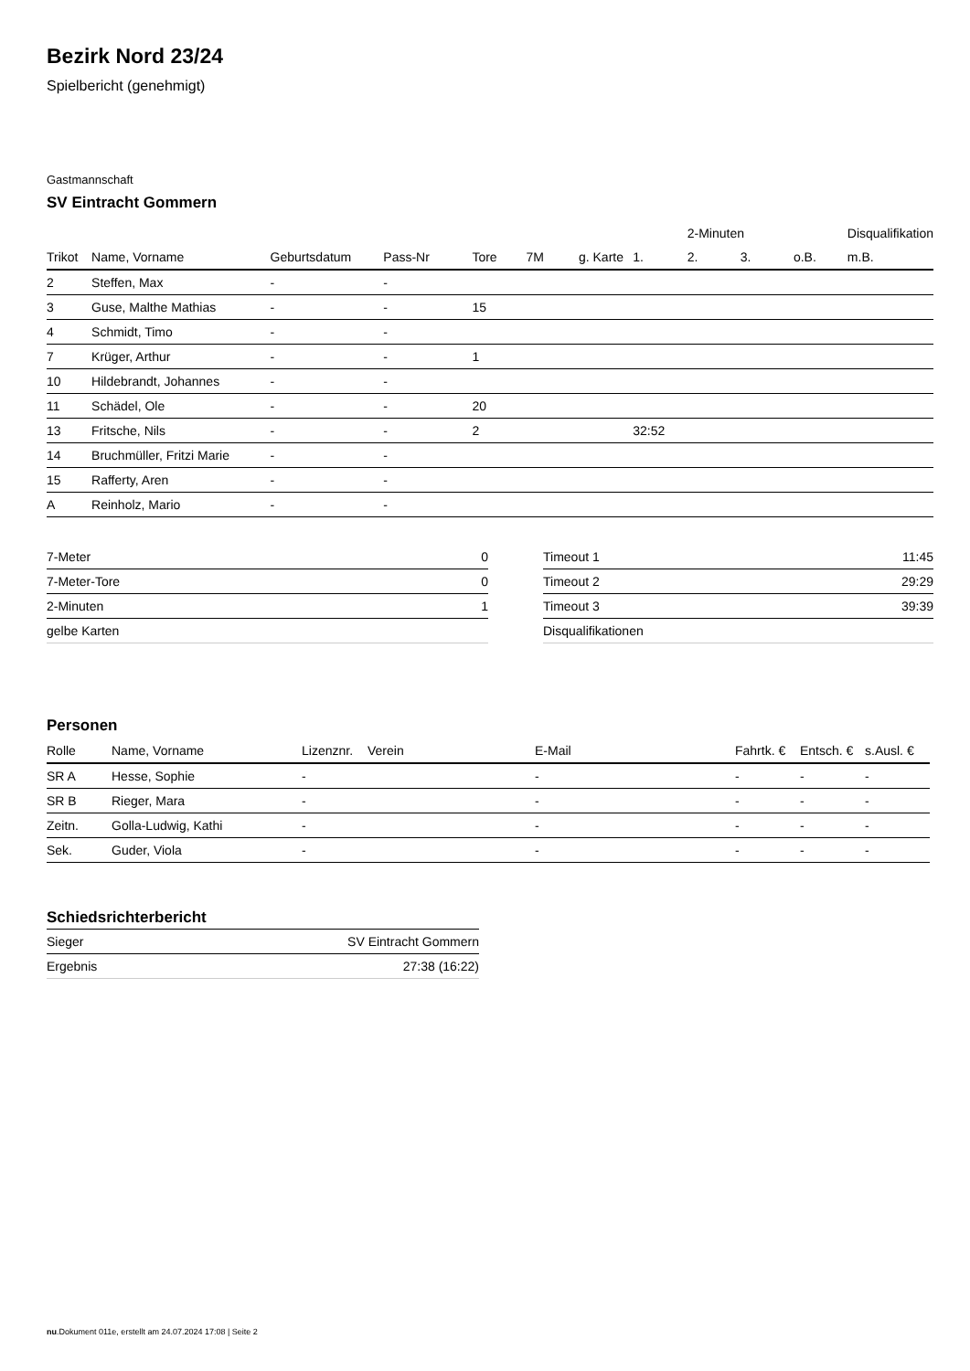Bezirk Nord 23/24
Spielbericht (genehmigt)
Gastmannschaft
SV Eintracht Gommern
| | | | | | | | | 2-Minuten | | | Disqualifikation |
| --- | --- | --- | --- | --- | --- | --- | --- | --- | --- | --- | --- |
| Trikot | Name, Vorname | Geburtsdatum | Pass-Nr | Tore | 7M | g. Karte | 1. | 2. | 3. | o.B. | m.B. |
| 2 | Steffen, Max | - | - | | | | | | | | |
| 3 | Guse, Malthe Mathias | - | - | 15 | | | | | | | |
| 4 | Schmidt, Timo | - | - | | | | | | | | |
| 7 | Krüger, Arthur | - | - | 1 | | | | | | | |
| 10 | Hildebrandt, Johannes | - | - | | | | | | | | |
| 11 | Schädel, Ole | - | - | 20 | | | | | | | |
| 13 | Fritsche, Nils | - | - | 2 | | | 32:52 | | | | |
| 14 | Bruchmüller, Fritzi Marie | - | - | | | | | | | | |
| 15 | Rafferty, Aren | - | - | | | | | | | | |
| A | Reinholz, Mario | - | - | | | | | | | | |
| 7-Meter | 0 |
| 7-Meter-Tore | 0 |
| 2-Minuten | 1 |
| gelbe Karten | |
| Timeout 1 | 11:45 |
| Timeout 2 | 29:29 |
| Timeout 3 | 39:39 |
| Disqualifikationen | |
Personen
| Rolle | Name, Vorname | Lizenznr. | Verein | E-Mail | Fahrtk. € | Entsch. € | s.Ausl. € |
| --- | --- | --- | --- | --- | --- | --- | --- |
| SR A | Hesse, Sophie | - | | - | - | - | - |
| SR B | Rieger, Mara | - | | - | - | - | - |
| Zeitn. | Golla-Ludwig, Kathi | - | | - | - | - | - |
| Sek. | Guder, Viola | - | | - | - | - | - |
Schiedsrichterbericht
| Sieger | SV Eintracht Gommern |
| Ergebnis | 27:38 (16:22) |
nu.Dokument 011e, erstellt am 24.07.2024 17:08 | Seite 2